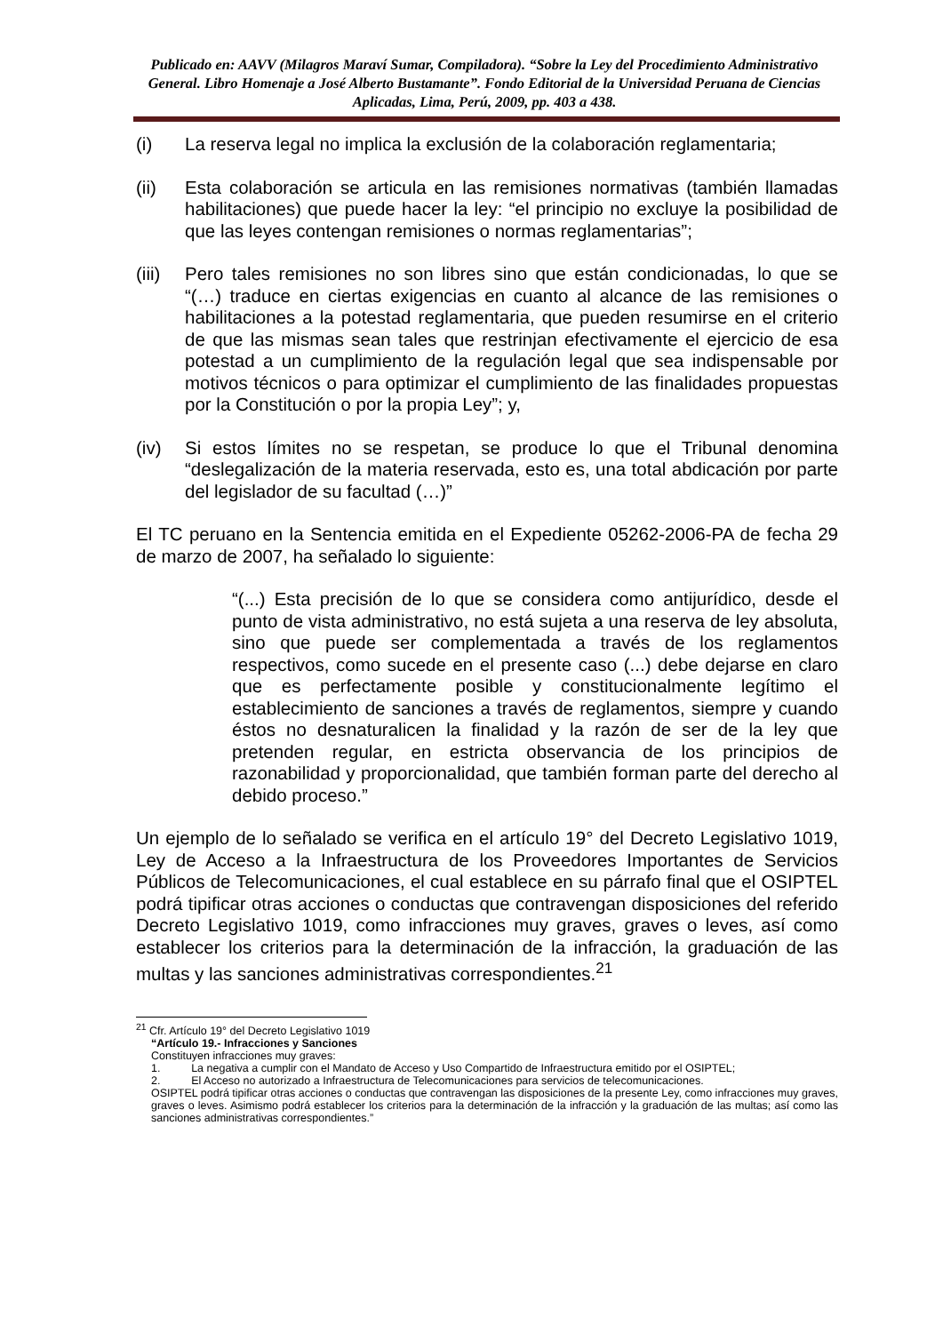Publicado en: AAVV (Milagros Maraví Sumar, Compiladora). “Sobre la Ley del Procedimiento Administrativo General. Libro Homenaje a José Alberto Bustamante”. Fondo Editorial de la Universidad Peruana de Ciencias Aplicadas, Lima, Perú, 2009, pp. 403 a 438.
(i) La reserva legal no implica la exclusión de la colaboración reglamentaria;
(ii) Esta colaboración se articula en las remisiones normativas (también llamadas habilitaciones) que puede hacer la ley: “el principio no excluye la posibilidad de que las leyes contengan remisiones o normas reglamentarias”;
(iii) Pero tales remisiones no son libres sino que están condicionadas, lo que se “(…) traduce en ciertas exigencias en cuanto al alcance de las remisiones o habilitaciones a la potestad reglamentaria, que pueden resumirse en el criterio de que las mismas sean tales que restrinjan efectivamente el ejercicio de esa potestad a un cumplimiento de la regulación legal que sea indispensable por motivos técnicos o para optimizar el cumplimiento de las finalidades propuestas por la Constitución o por la propia Ley”; y,
(iv) Si estos límites no se respetan, se produce lo que el Tribunal denomina “deslegalización de la materia reservada, esto es, una total abdicación por parte del legislador de su facultad (…)”
El TC peruano en la Sentencia emitida en el Expediente 05262-2006-PA de fecha 29 de marzo de 2007, ha señalado lo siguiente:
“(...) Esta precisión de lo que se considera como antijurídico, desde el punto de vista administrativo, no está sujeta a una reserva de ley absoluta, sino que puede ser complementada a través de los reglamentos respectivos, como sucede en el presente caso (...) debe dejarse en claro que es perfectamente posible y constitucionalmente legítimo el establecimiento de sanciones a través de reglamentos, siempre y cuando éstos no desnaturalicen la finalidad y la razón de ser de la ley que pretenden regular, en estricta observancia de los principios de razonabilidad y proporcionalidad, que también forman parte del derecho al debido proceso.”
Un ejemplo de lo señalado se verifica en el artículo 19° del Decreto Legislativo 1019, Ley de Acceso a la Infraestructura de los Proveedores Importantes de Servicios Públicos de Telecomunicaciones, el cual establece en su párrafo final que el OSIPTEL podrá tipificar otras acciones o conductas que contravengan disposiciones del referido Decreto Legislativo 1019, como infracciones muy graves, graves o leves, así como establecer los criterios para la determinación de la infracción, la graduación de las multas y las sanciones administrativas correspondientes.<sup>21</sup>
<sup>21</sup> Cfr. Artículo 19° del Decreto Legislativo 1019
“Artículo 19.- Infracciones y Sanciones
Constituyen infracciones muy graves:
1. La negativa a cumplir con el Mandato de Acceso y Uso Compartido de Infraestructura emitido por el OSIPTEL;
2. El Acceso no autorizado a Infraestructura de Telecomunicaciones para servicios de telecomunicaciones.
OSIPTEL podrá tipificar otras acciones o conductas que contravengan las disposiciones de la presente Ley, como infracciones muy graves, graves o leves. Asimismo podrá establecer los criterios para la determinación de la infracción y la graduación de las multas; así como las sanciones administrativas correspondientes.”